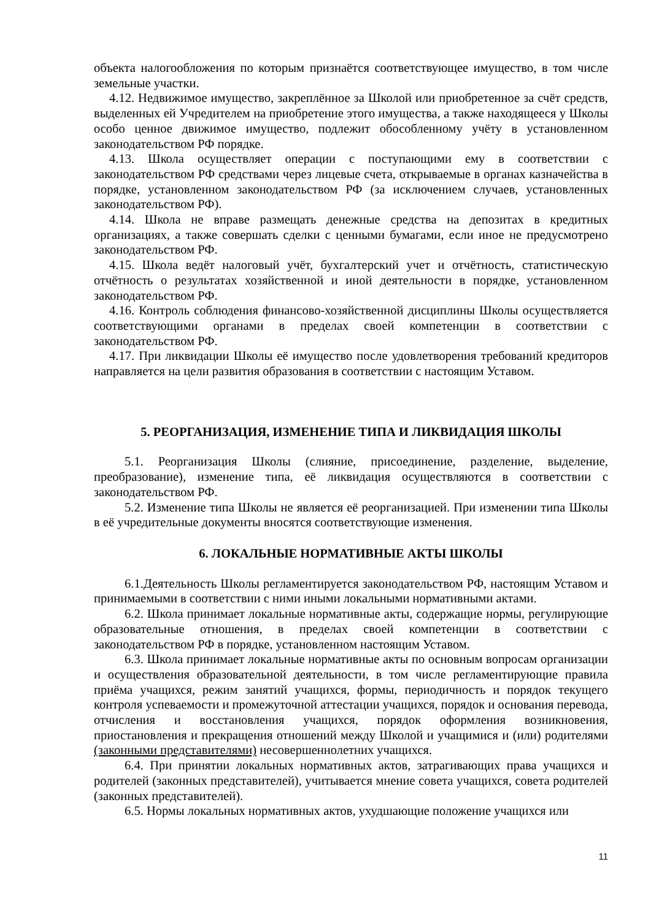объекта налогообложения по которым признаётся соответствующее имущество, в том числе земельные участки.
4.12. Недвижимое имущество, закреплённое за Школой или приобретенное за счёт средств, выделенных ей Учредителем на приобретение этого имущества, а также находящееся у Школы особо ценное движимое имущество, подлежит обособленному учёту в установленном законодательством РФ порядке.
4.13. Школа осуществляет операции с поступающими ему в соответствии с законодательством РФ средствами через лицевые счета, открываемые в органах казначейства в порядке, установленном законодательством РФ (за исключением случаев, установленных законодательством РФ).
4.14. Школа не вправе размещать денежные средства на депозитах в кредитных организациях, а также совершать сделки с ценными бумагами, если иное не предусмотрено законодательством РФ.
4.15. Школа ведёт налоговый учёт, бухгалтерский учет и отчётность, статистическую отчётность о результатах хозяйственной и иной деятельности в порядке, установленном законодательством РФ.
4.16. Контроль соблюдения финансово-хозяйственной дисциплины Школы осуществляется соответствующими органами в пределах своей компетенции в соответствии с законодательством РФ.
4.17. При ликвидации Школы её имущество после удовлетворения требований кредиторов направляется на цели развития образования в соответствии с настоящим Уставом.
5. РЕОРГАНИЗАЦИЯ, ИЗМЕНЕНИЕ ТИПА И ЛИКВИДАЦИЯ ШКОЛЫ
5.1. Реорганизация Школы (слияние, присоединение, разделение, выделение, преобразование), изменение типа, её ликвидация осуществляются в соответствии с законодательством РФ.
5.2. Изменение типа Школы не является её реорганизацией. При изменении типа Школы в её учредительные документы вносятся соответствующие изменения.
6. ЛОКАЛЬНЫЕ НОРМАТИВНЫЕ АКТЫ ШКОЛЫ
6.1.Деятельность Школы регламентируется законодательством РФ, настоящим Уставом и принимаемыми в соответствии с ними иными локальными нормативными актами.
6.2. Школа принимает локальные нормативные акты, содержащие нормы, регулирующие образовательные отношения, в пределах своей компетенции в соответствии с законодательством РФ в порядке, установленном настоящим Уставом.
6.3. Школа принимает локальные нормативные акты по основным вопросам организации и осуществления образовательной деятельности, в том числе регламентирующие правила приёма учащихся, режим занятий учащихся, формы, периодичность и порядок текущего контроля успеваемости и промежуточной аттестации учащихся, порядок и основания перевода, отчисления и восстановления учащихся, порядок оформления возникновения, приостановления и прекращения отношений между Школой и учащимися и (или) родителями (законными представителями) несовершеннолетних учащихся.
6.4. При принятии локальных нормативных актов, затрагивающих права учащихся и родителей (законных представителей), учитывается мнение совета учащихся, совета родителей (законных представителей).
6.5. Нормы локальных нормативных актов, ухудшающие положение учащихся или
11